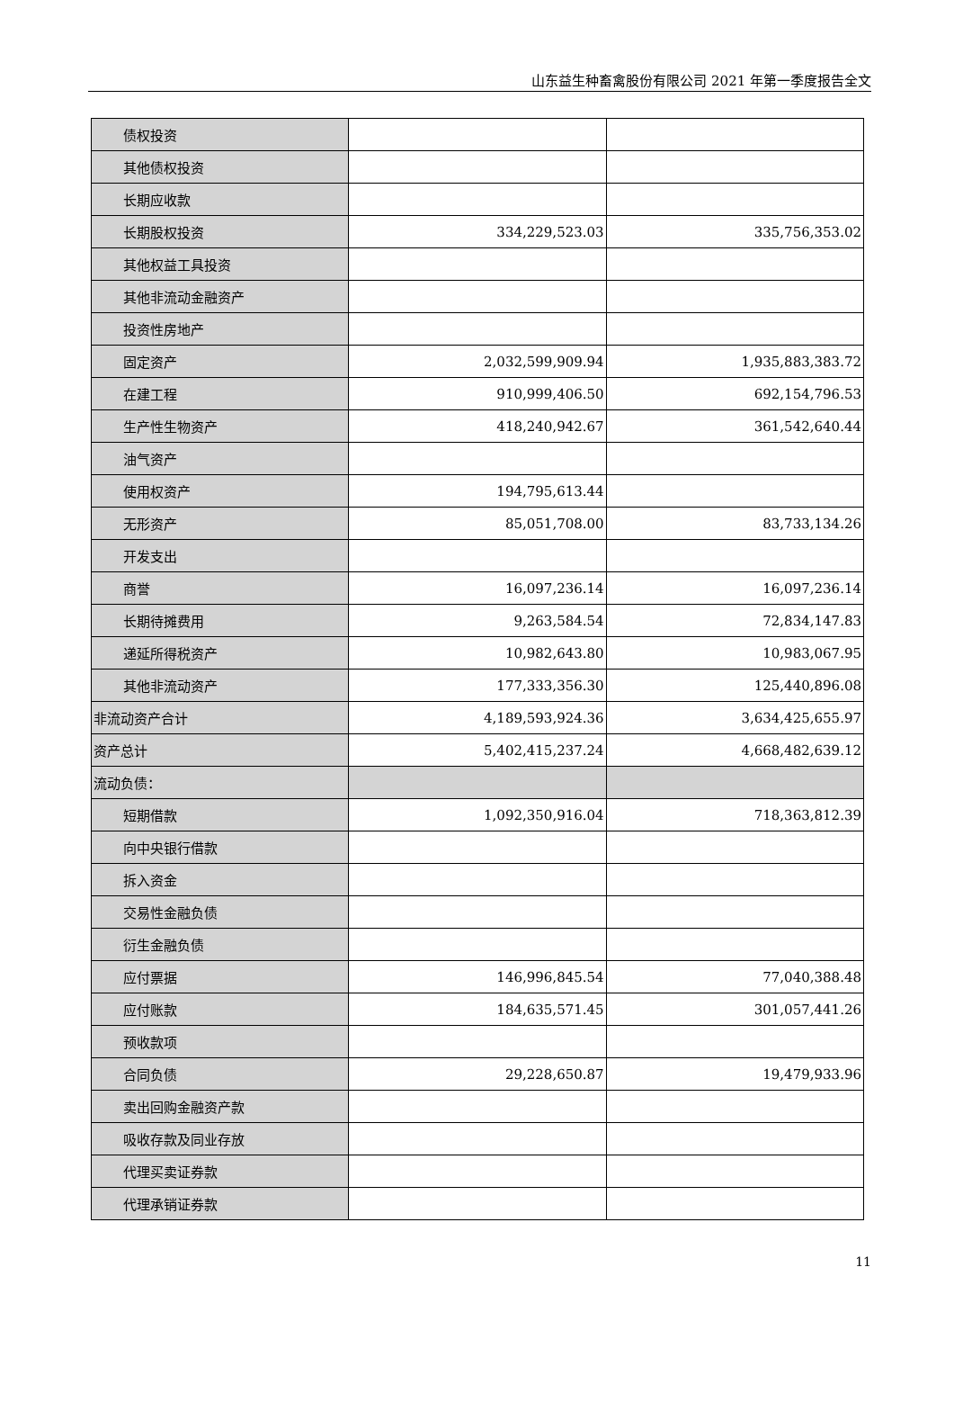山东益生种畜禽股份有限公司 2021 年第一季度报告全文
| 债权投资 | | |
| 其他债权投资 | | |
| 长期应收款 | | |
| 长期股权投资 | 334,229,523.03 | 335,756,353.02 |
| 其他权益工具投资 | | |
| 其他非流动金融资产 | | |
| 投资性房地产 | | |
| 固定资产 | 2,032,599,909.94 | 1,935,883,383.72 |
| 在建工程 | 910,999,406.50 | 692,154,796.53 |
| 生产性生物资产 | 418,240,942.67 | 361,542,640.44 |
| 油气资产 | | |
| 使用权资产 | 194,795,613.44 | |
| 无形资产 | 85,051,708.00 | 83,733,134.26 |
| 开发支出 | | |
| 商誉 | 16,097,236.14 | 16,097,236.14 |
| 长期待摊费用 | 9,263,584.54 | 72,834,147.83 |
| 递延所得税资产 | 10,982,643.80 | 10,983,067.95 |
| 其他非流动资产 | 177,333,356.30 | 125,440,896.08 |
| 非流动资产合计 | 4,189,593,924.36 | 3,634,425,655.97 |
| 资产总计 | 5,402,415,237.24 | 4,668,482,639.12 |
| 流动负债： | | |
| 短期借款 | 1,092,350,916.04 | 718,363,812.39 |
| 向中央银行借款 | | |
| 拆入资金 | | |
| 交易性金融负债 | | |
| 衍生金融负债 | | |
| 应付票据 | 146,996,845.54 | 77,040,388.48 |
| 应付账款 | 184,635,571.45 | 301,057,441.26 |
| 预收款项 | | |
| 合同负债 | 29,228,650.87 | 19,479,933.96 |
| 卖出回购金融资产款 | | |
| 吸收存款及同业存放 | | |
| 代理买卖证券款 | | |
| 代理承销证券款 | | |
11